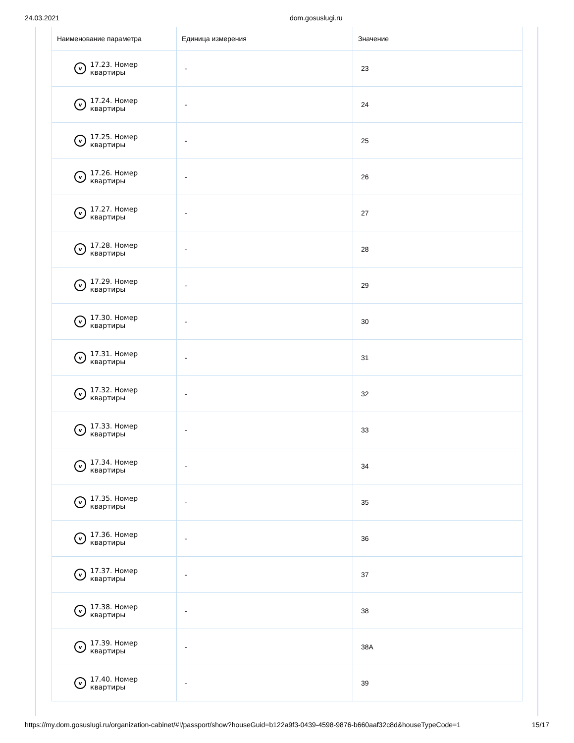24.03.2021 dom.gosuslugi.ru
| Наименование параметра | Единица измерения | Значение |
| --- | --- | --- |
| v 17.23. Номер квартиры | - | 23 |
| v 17.24. Номер квартиры | - | 24 |
| v 17.25. Номер квартиры | - | 25 |
| v 17.26. Номер квартиры | - | 26 |
| v 17.27. Номер квартиры | - | 27 |
| v 17.28. Номер квартиры | - | 28 |
| v 17.29. Номер квартиры | - | 29 |
| v 17.30. Номер квартиры | - | 30 |
| v 17.31. Номер квартиры | - | 31 |
| v 17.32. Номер квартиры | - | 32 |
| v 17.33. Номер квартиры | - | 33 |
| v 17.34. Номер квартиры | - | 34 |
| v 17.35. Номер квартиры | - | 35 |
| v 17.36. Номер квартиры | - | 36 |
| v 17.37. Номер квартиры | - | 37 |
| v 17.38. Номер квартиры | - | 38 |
| v 17.39. Номер квартиры | - | 38А |
| v 17.40. Номер квартиры | - | 39 |
https://my.dom.gosuslugi.ru/organization-cabinet/#!/passport/show?houseGuid=b122a9f3-0439-4598-9876-b660aaf32c8d&houseTypeCode=1 15/17